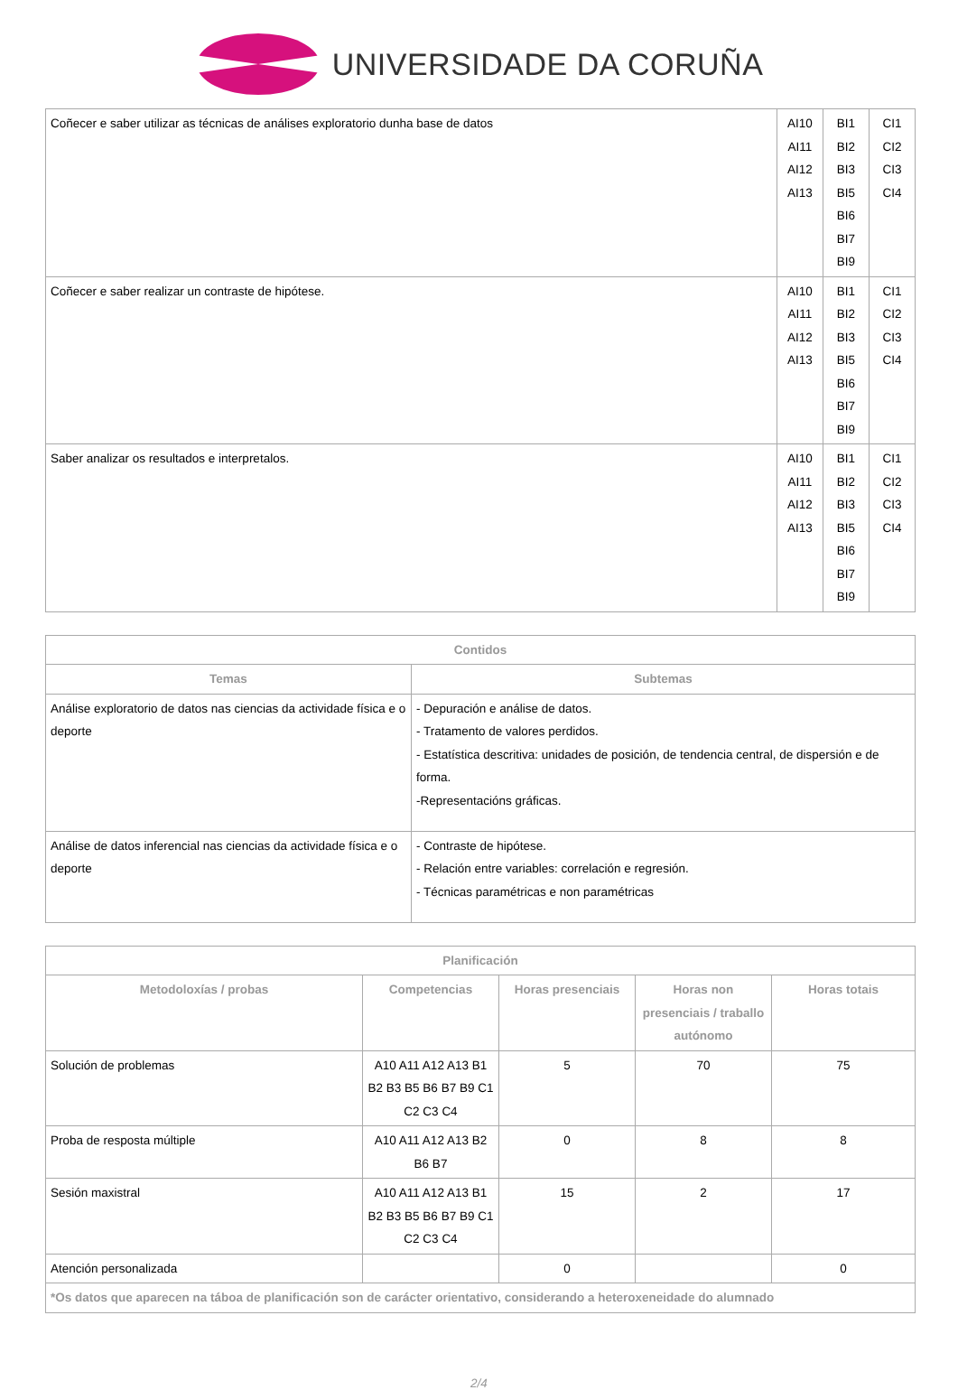UNIVERSIDADE DA CORUÑA
| Coñecer e saber utilizar as técnicas de análises exploratorio dunha base de datos | AI10 AI11 AI12 AI13 | BI1 BI2 BI3 BI5 BI6 BI7 BI9 | CI1 CI2 CI3 CI4 |
| Coñecer e saber realizar un contraste de hipótese. | AI10 AI11 AI12 AI13 | BI1 BI2 BI3 BI5 BI6 BI7 BI9 | CI1 CI2 CI3 CI4 |
| Saber analizar os resultados e interpretalos. | AI10 AI11 AI12 AI13 | BI1 BI2 BI3 BI5 BI6 BI7 BI9 | CI1 CI2 CI3 CI4 |
| Contidos | |
| --- | --- |
| Temas | Subtemas |
| Análise exploratorio de datos nas ciencias da actividade física e o deporte | - Depuración e análise de datos. - Tratamento de valores perdidos. - Estatística descritiva: unidades de posición, de tendencia central, de dispersión e de forma. -Representacións gráficas. |
| Análise de datos inferencial nas ciencias da actividade física e o deporte | - Contraste de hipótese. - Relación entre variables: correlación e regresión. - Técnicas paramétricas e non paramétricas |
| Planificación | | | | |
| --- | --- | --- | --- | --- |
| Metodoloxías / probas | Competencias | Horas presenciais | Horas non presenciais / traballo autónomo | Horas totais |
| Solución de problemas | A10 A11 A12 A13 B1 B2 B3 B5 B6 B7 B9 C1 C2 C3 C4 | 5 | 70 | 75 |
| Proba de resposta múltiple | A10 A11 A12 A13 B2 B6 B7 | 0 | 8 | 8 |
| Sesión maxistral | A10 A11 A12 A13 B1 B2 B3 B5 B6 B7 B9 C1 C2 C3 C4 | 15 | 2 | 17 |
| Atención personalizada | | 0 | | 0 |
| *Os datos que aparecen na táboa de planificación son de carácter orientativo, considerando a heteroxeneidade do alumnado | | | | |
2/4